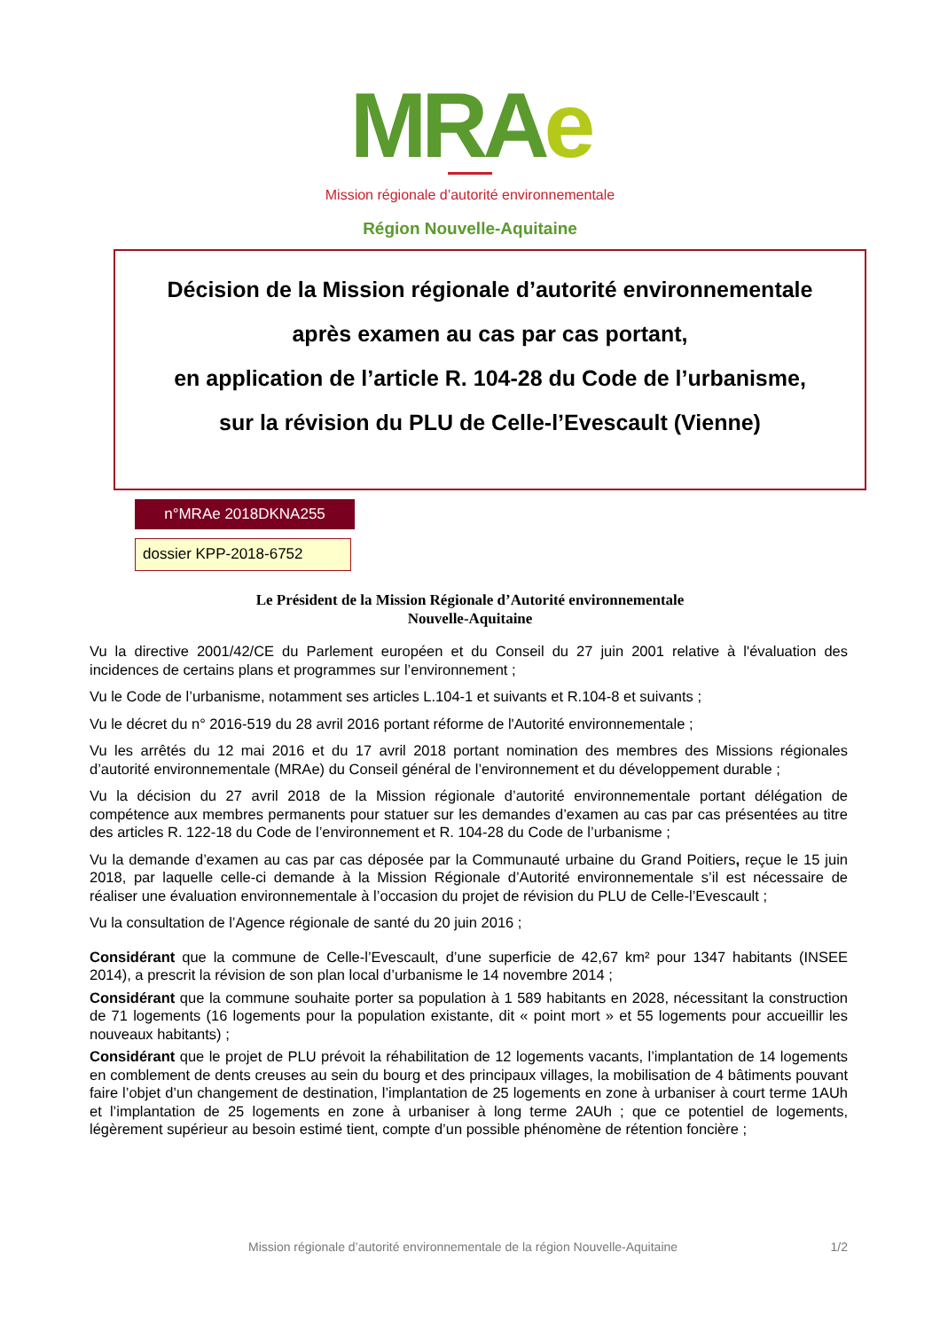MRAe
Mission régionale d’autorité environnementale
Région Nouvelle-Aquitaine
Décision de la Mission régionale d’autorité environnementale
après examen au cas par cas portant,
en application de l’article R. 104-28 du Code de l’urbanisme,
sur la révision du PLU de Celle-l’Evescault (Vienne)
n°MRAe 2018DKNA255
dossier KPP-2018-6752
Le Président de la Mission Régionale d’Autorité environnementale
Nouvelle-Aquitaine
Vu la directive 2001/42/CE du Parlement européen et du Conseil du 27 juin 2001 relative à l'évaluation des incidences de certains plans et programmes sur l’environnement ;
Vu le Code de l’urbanisme, notamment ses articles L.104-1 et suivants et R.104-8 et suivants ;
Vu le décret du n° 2016-519 du 28 avril 2016 portant réforme de l'Autorité environnementale ;
Vu les arrêtés du 12 mai 2016 et du 17 avril 2018 portant nomination des membres des Missions régionales d’autorité environnementale (MRAe) du Conseil général de l’environnement et du développement durable ;
Vu la décision du 27 avril 2018 de la Mission régionale d’autorité environnementale portant délégation de compétence aux membres permanents pour statuer sur les demandes d’examen au cas par cas présentées au titre des articles R. 122-18 du Code de l’environnement et R. 104-28 du Code de l’urbanisme ;
Vu la demande d’examen au cas par cas déposée par la Communauté urbaine du Grand Poitiers, reçue le 15 juin 2018, par laquelle celle-ci demande à la Mission Régionale d’Autorité environnementale s’il est nécessaire de réaliser une évaluation environnementale à l’occasion du projet de révision du PLU de Celle-l’Evescault ;
Vu la consultation de l’Agence régionale de santé du 20 juin 2016 ;
Considérant que la commune de Celle-l’Evescault, d’une superficie de 42,67 km² pour 1347 habitants (INSEE 2014), a prescrit la révision de son plan local d’urbanisme le 14 novembre 2014 ;
Considérant que la commune souhaite porter sa population à 1 589 habitants en 2028, nécessitant la construction de 71 logements (16 logements pour la population existante, dit « point mort » et 55 logements pour accueillir les nouveaux habitants) ;
Considérant que le projet de PLU prévoit la réhabilitation de 12 logements vacants, l’implantation de 14 logements en comblement de dents creuses au sein du bourg et des principaux villages, la mobilisation de 4 bâtiments pouvant faire l’objet d’un changement de destination, l’implantation de 25 logements en zone à urbaniser à court terme 1AUh et l’implantation de 25 logements en zone à urbaniser à long terme 2AUh ; que ce potentiel de logements, légèrement supérieur au besoin estimé tient, compte d’un possible phénomène de rétention foncière ;
Mission régionale d’autorité environnementale de la région Nouvelle-Aquitaine 1/2